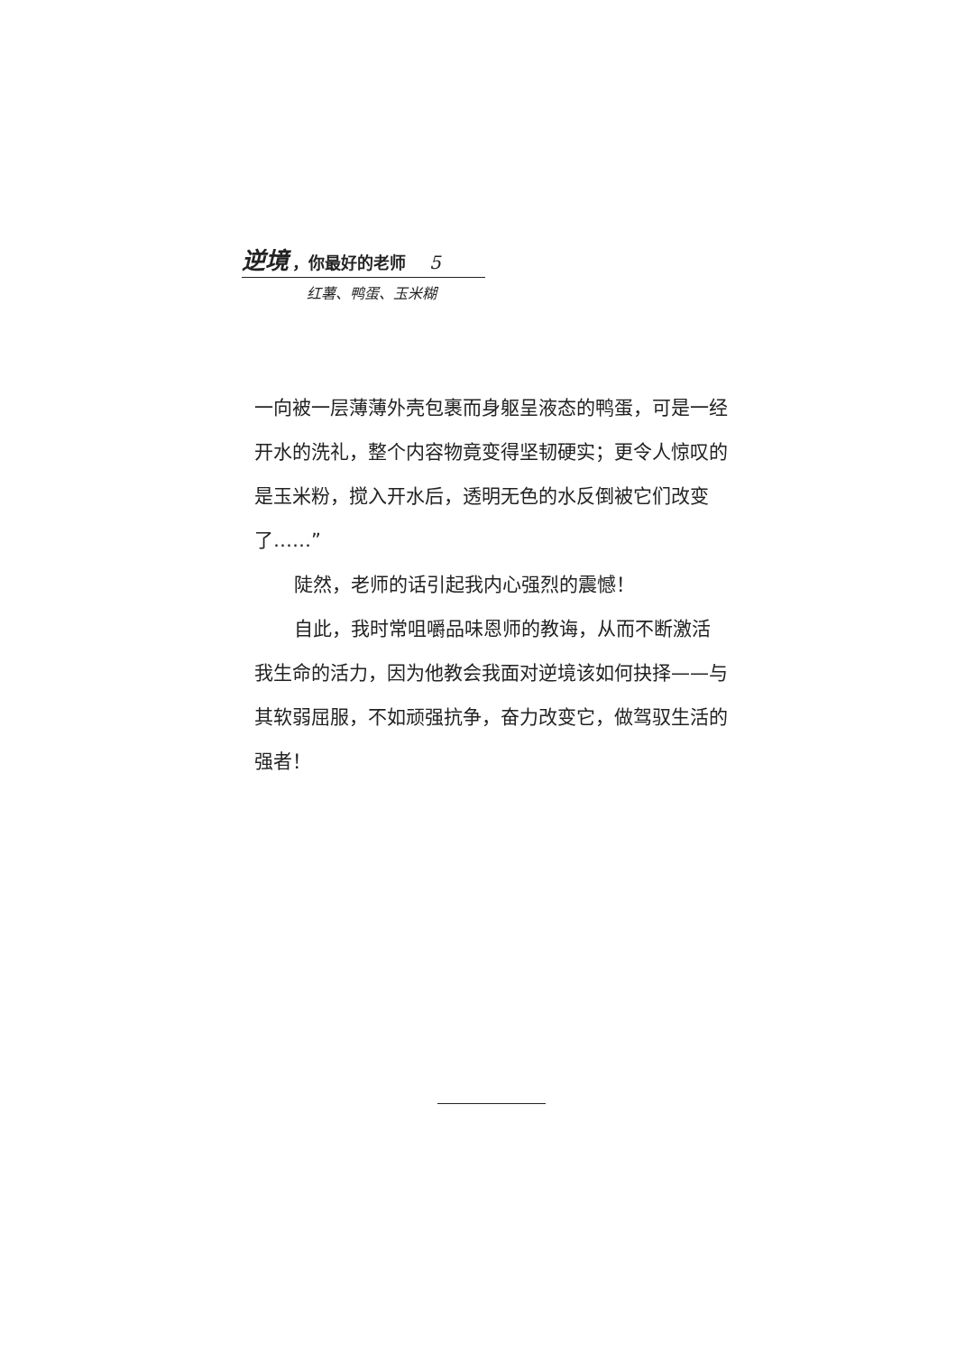逆境 ，你最好的老师 5
红薯、鸭蛋、玉米糊
一向被一层薄薄外壳包裹而身躯呈液态的鸭蛋，可是一经开水的洗礼，整个内容物竟变得坚韧硬实；更令人惊叹的是玉米粉，搅入开水后，透明无色的水反倒被它们改变了……”
陡然，老师的话引起我内心强烈的震憾！
自此，我时常咀嚼品味恩师的教诲，从而不断激活我生命的活力，因为他教会我面对逆境该如何抉择——与其软弱屈服，不如顽强抗争，奋力改变它，做驾驭生活的强者！